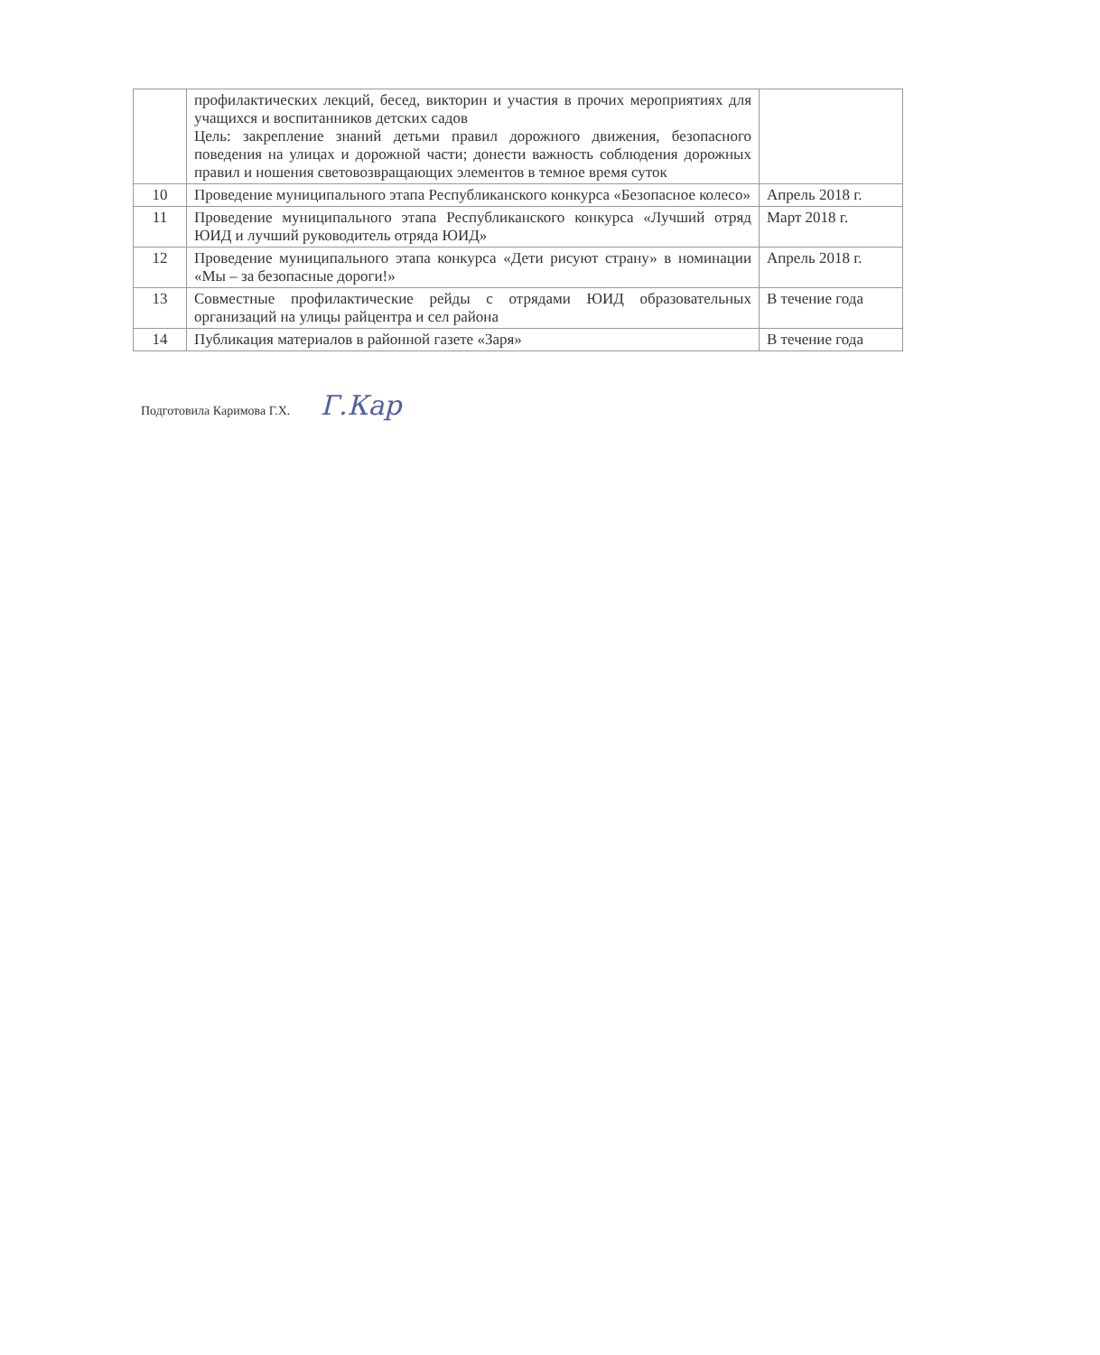| | профилактических лекций, бесед, викторин и участия в прочих мероприятиях для учащихся и воспитанников детских садов Цель: закрепление знаний детьми правил дорожного движения, безопасного поведения на улицах и дорожной части; донести важность соблюдения дорожных правил и ношения световозвращающих элементов в темное время суток | |
| 10 | Проведение муниципального этапа Республиканского конкурса «Безопасное колесо» | Апрель 2018 г. |
| 11 | Проведение муниципального этапа Республиканского конкурса «Лучший отряд ЮИД и лучший руководитель отряда ЮИД» | Март 2018 г. |
| 12 | Проведение муниципального этапа конкурса «Дети рисуют страну» в номинации «Мы – за безопасные дороги!» | Апрель 2018 г. |
| 13 | Совместные профилактические рейды с отрядами ЮИД образовательных организаций на улицы райцентра и сел района | В течение года |
| 14 | Публикация материалов в районной газете «Заря» | В течение года |
Подготовила Каримова Г.Х. Г.Кар